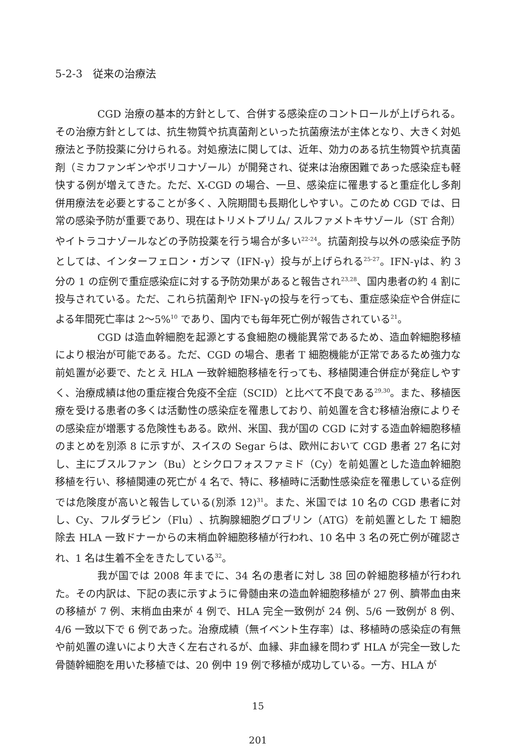5-2-3　従来の治療法
CGD 治療の基本的方針として、合併する感染症のコントロールが上げられる。その治療方針としては、抗生物質や抗真菌剤といった抗菌療法が主体となり、大きく対処療法と予防投薬に分けられる。対処療法に関しては、近年、効力のある抗生物質や抗真菌剤（ミカファンギンやボリコナゾール）が開発され、従来は治療困難であった感染症も軽快する例が増えてきた。ただ、X-CGD の場合、一旦、感染症に罹患すると重症化し多剤併用療法を必要とすることが多く、入院期間も長期化しやすい。このため CGD では、日常の感染予防が重要であり、現在はトリメトプリム/ スルファメトキサゾール（ST 合剤）やイトラコナゾールなどの予防投薬を行う場合が多い<sup>22-24</sup>。抗菌剤投与以外の感染症予防としては、インターフェロン・ガンマ（IFN-γ）投与が上げられる<sup>25-27</sup>。IFN-γは、約 3 分の 1 の症例で重症感染症に対する予防効果があると報告され<sup>23,28</sup>、国内患者の約 4 割に投与されている。ただ、これら抗菌剤や IFN-γの投与を行っても、重症感染症や合併症による年間死亡率は 2～5%<sup>10</sup> であり、国内でも毎年死亡例が報告されている<sup>21</sup>。
CGD は造血幹細胞を起源とする食細胞の機能異常であるため、造血幹細胞移植により根治が可能である。ただ、CGD の場合、患者 T 細胞機能が正常であるため強力な前処置が必要で、たとえ HLA 一致幹細胞移植を行っても、移植関連合併症が発症しやすく、治療成績は他の重症複合免疫不全症（SCID）と比べて不良である<sup>29,30</sup>。また、移植医療を受ける患者の多くは活動性の感染症を罹患しており、前処置を含む移植治療によりその感染症が増悪する危険性もある。欧州、米国、我が国の CGD に対する造血幹細胞移植のまとめを別添 8 に示すが、スイスの Segar らは、欧州において CGD 患者 27 名に対し、主にブスルファン（Bu）とシクロフォスファミド（Cy）を前処置とした造血幹細胞移植を行い、移植関連の死亡が 4 名で、特に、移植時に活動性感染症を罹患している症例では危険度が高いと報告している(別添 12)<sup>31</sup>。また、米国では 10 名の CGD 患者に対し、Cy、フルダラビン（Flu）、抗胸腺細胞グロブリン（ATG）を前処置とした T 細胞除去 HLA 一致ドナーからの末梢血幹細胞移植が行われ、10 名中 3 名の死亡例が確認され、1 名は生着不全をきたしている<sup>32</sup>。
我が国では 2008 年までに、34 名の患者に対し 38 回の幹細胞移植が行われた。その内訳は、下記の表に示すように骨髄由来の造血幹細胞移植が 27 例、臍帯血由来の移植が 7 例、末梢血由来が 4 例で、HLA 完全一致例が 24 例、5/6 一致例が 8 例、4/6 一致以下で 6 例であった。治療成績（無イベント生存率）は、移植時の感染症の有無や前処置の違いにより大きく左右されるが、血縁、非血縁を問わず HLA が完全一致した骨髄幹細胞を用いた移植では、20 例中 19 例で移植が成功している。一方、HLA が
15
201